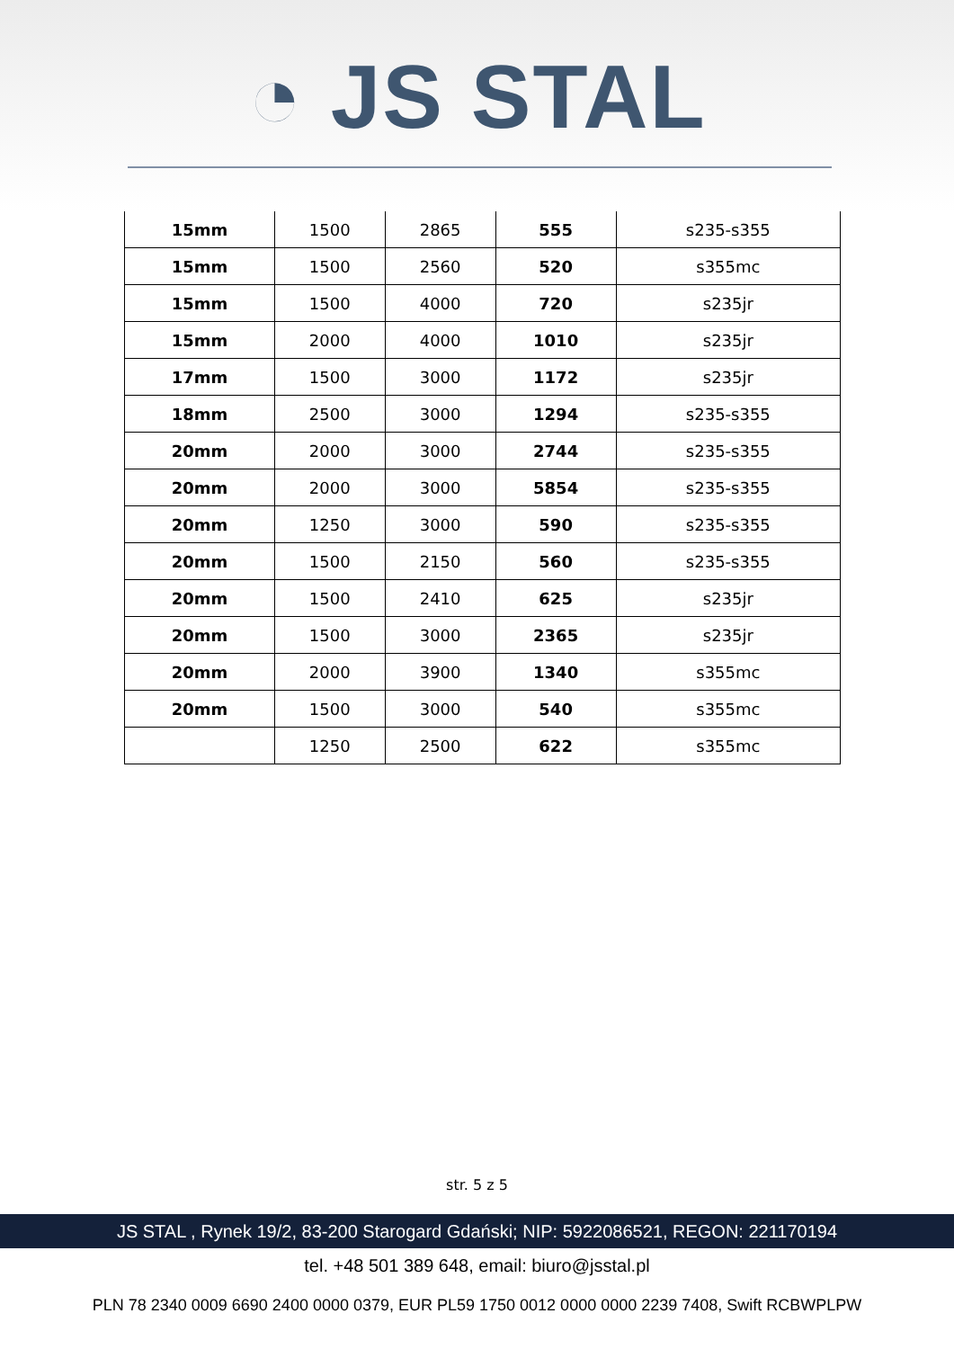◔ JS STAL
| 15mm | 1500 | 2865 | 555 | s235-s355 |
| 15mm | 1500 | 2560 | 520 | s355mc |
| 15mm | 1500 | 4000 | 720 | s235jr |
| 15mm | 2000 | 4000 | 1010 | s235jr |
| 17mm | 1500 | 3000 | 1172 | s235jr |
| 18mm | 2500 | 3000 | 1294 | s235-s355 |
| 20mm | 2000 | 3000 | 2744 | s235-s355 |
| 20mm | 2000 | 3000 | 5854 | s235-s355 |
| 20mm | 1250 | 3000 | 590 | s235-s355 |
| 20mm | 1500 | 2150 | 560 | s235-s355 |
| 20mm | 1500 | 2410 | 625 | s235jr |
| 20mm | 1500 | 3000 | 2365 | s235jr |
| 20mm | 2000 | 3900 | 1340 | s355mc |
| 20mm | 1500 | 3000 | 540 | s355mc |
| | 1250 | 2500 | 622 | s355mc |
str. 5 z 5
JS STAL , Rynek 19/2, 83-200 Starogard Gdański; NIP: 5922086521, REGON: 221170194
tel. +48 501 389 648, email: biuro@jsstal.pl
PLN 78 2340 0009 6690 2400 0000 0379, EUR PL59 1750 0012 0000 0000 2239 7408, Swift RCBWPLPW